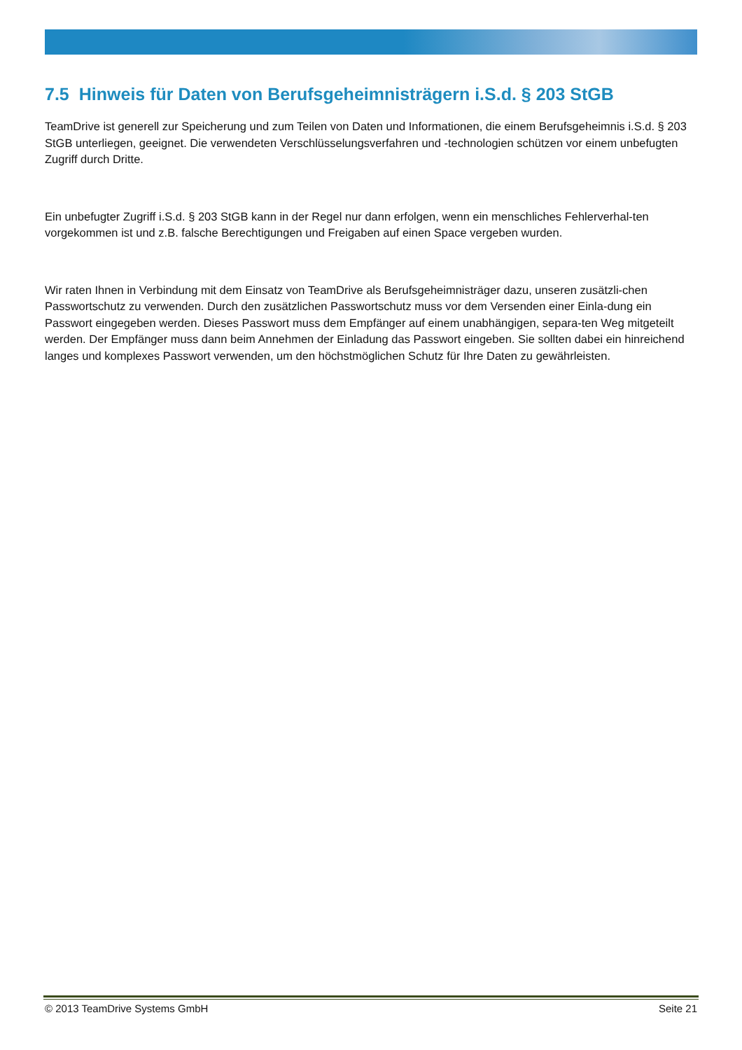7.5 Hinweis für Daten von Berufsgeheimnisträgern i.S.d. § 203 StGB
TeamDrive ist generell zur Speicherung und zum Teilen von Daten und Informationen, die einem Berufsgeheimnis i.S.d. § 203 StGB unterliegen, geeignet. Die verwendeten Verschlüsselungsverfahren und -technologien schützen vor einem unbefugten Zugriff durch Dritte.
Ein unbefugter Zugriff i.S.d. § 203 StGB kann in der Regel nur dann erfolgen, wenn ein menschliches Fehlerverhal-ten vorgekommen ist und z.B. falsche Berechtigungen und Freigaben auf einen Space vergeben wurden.
Wir raten Ihnen in Verbindung mit dem Einsatz von TeamDrive als Berufsgeheimnisträger dazu, unseren zusätzli-chen Passwortschutz zu verwenden. Durch den zusätzlichen Passwortschutz muss vor dem Versenden einer Einla-dung ein Passwort eingegeben werden. Dieses Passwort muss dem Empfänger auf einem unabhängigen, separa-ten Weg mitgeteilt werden. Der Empfänger muss dann beim Annehmen der Einladung das Passwort eingeben. Sie sollten dabei ein hinreichend langes und komplexes Passwort verwenden, um den höchstmöglichen Schutz für Ihre Daten zu gewährleisten.
© 2013 TeamDrive Systems GmbH Seite 21